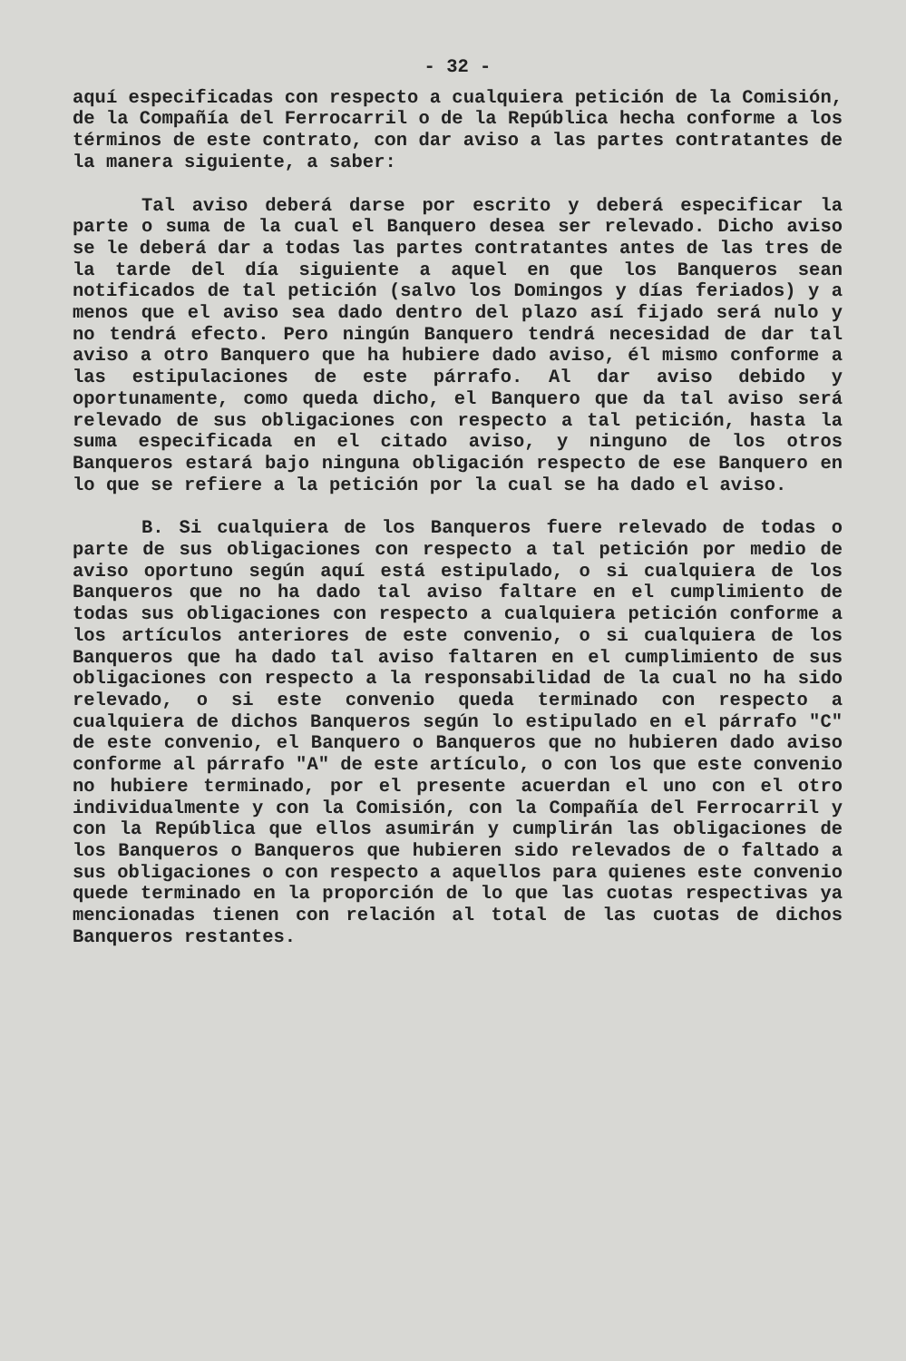- 32 -
aquí especificadas con respecto a cualquiera petición de la Comisión, de la Compañía del Ferrocarril o de la República hecha conforme a los términos de este contrato, con dar aviso a las partes contratantes de la manera siguiente, a saber:
Tal aviso deberá darse por escrito y deberá especificar la parte o suma de la cual el Banquero desea ser relevado. Dicho aviso se le deberá dar a todas las partes contratantes antes de las tres de la tarde del día siguiente a aquel en que los Banqueros sean notificados de tal petición (salvo los Domingos y días feriados) y a menos que el aviso sea dado dentro del plazo así fijado será nulo y no tendrá efecto. Pero ningún Banquero tendrá necesidad de dar tal aviso a otro Banquero que ha hubiere dado aviso, él mismo conforme a las estipulaciones de este párrafo. Al dar aviso debido y oportunamente, como queda dicho, el Banquero que da tal aviso será relevado de sus obligaciones con respecto a tal petición, hasta la suma especificada en el citado aviso, y ninguno de los otros Banqueros estará bajo ninguna obligación respecto de ese Banquero en lo que se refiere a la petición por la cual se ha dado el aviso.
B. Si cualquiera de los Banqueros fuere relevado de todas o parte de sus obligaciones con respecto a tal petición por medio de aviso oportuno según aquí está estipulado, o si cualquiera de los Banqueros que no ha dado tal aviso faltare en el cumplimiento de todas sus obligaciones con respecto a cualquiera petición conforme a los artículos anteriores de este convenio, o si cualquiera de los Banqueros que ha dado tal aviso faltaren en el cumplimiento de sus obligaciones con respecto a la responsabilidad de la cual no ha sido relevado, o si este convenio queda terminado con respecto a cualquiera de dichos Banqueros según lo estipulado en el párrafo "C" de este convenio, el Banquero o Banqueros que no hubieren dado aviso conforme al párrafo "A" de este artículo, o con los que este convenio no hubiere terminado, por el presente acuerdan el uno con el otro individualmente y con la Comisión, con la Compañía del Ferrocarril y con la República que ellos asumirán y cumplirán las obligaciones de los Banqueros o Banqueros que hubieren sido relevados de o faltado a sus obligaciones o con respecto a aquellos para quienes este convenio quede terminado en la proporción de lo que las cuotas respectivas ya mencionadas tienen con relación al total de las cuotas de dichos Banqueros restantes.